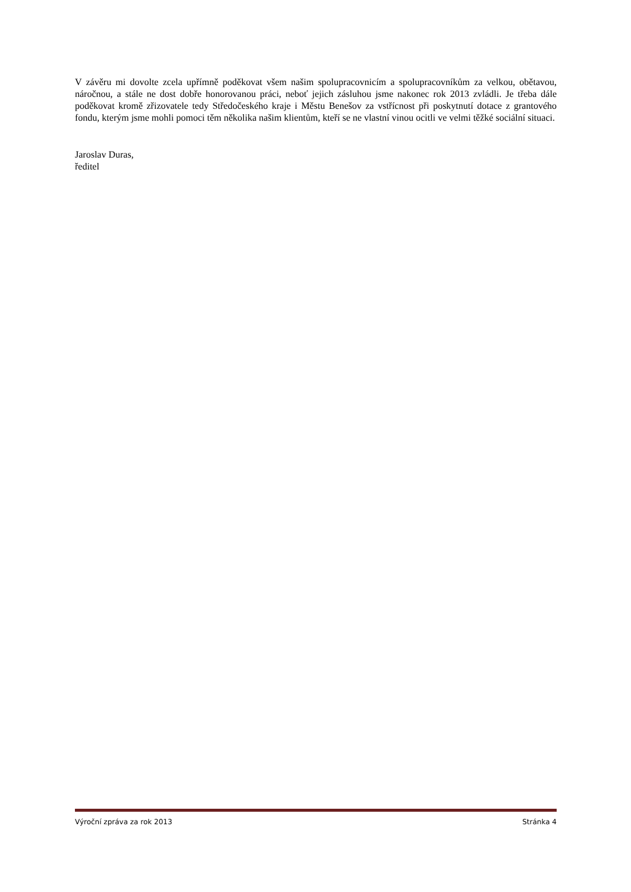V závěru mi dovolte zcela upřímně poděkovat všem našim spolupracovnicím a spolupracovníkům za velkou, obětavou, náročnou, a stále ne dost dobře honorovanou práci, neboť jejich zásluhou jsme nakonec rok 2013 zvládli. Je třeba dále poděkovat kromě zřizovatele tedy Středočeského kraje i Městu Benešov za vstřícnost při poskytnutí dotace z grantového fondu, kterým jsme mohli pomoci těm několika našim klientům, kteří se ne vlastní vinou ocitli ve velmi těžké sociální situaci.
Jaroslav Duras,
ředitel
Výroční zpráva za rok 2013 Stránka 4